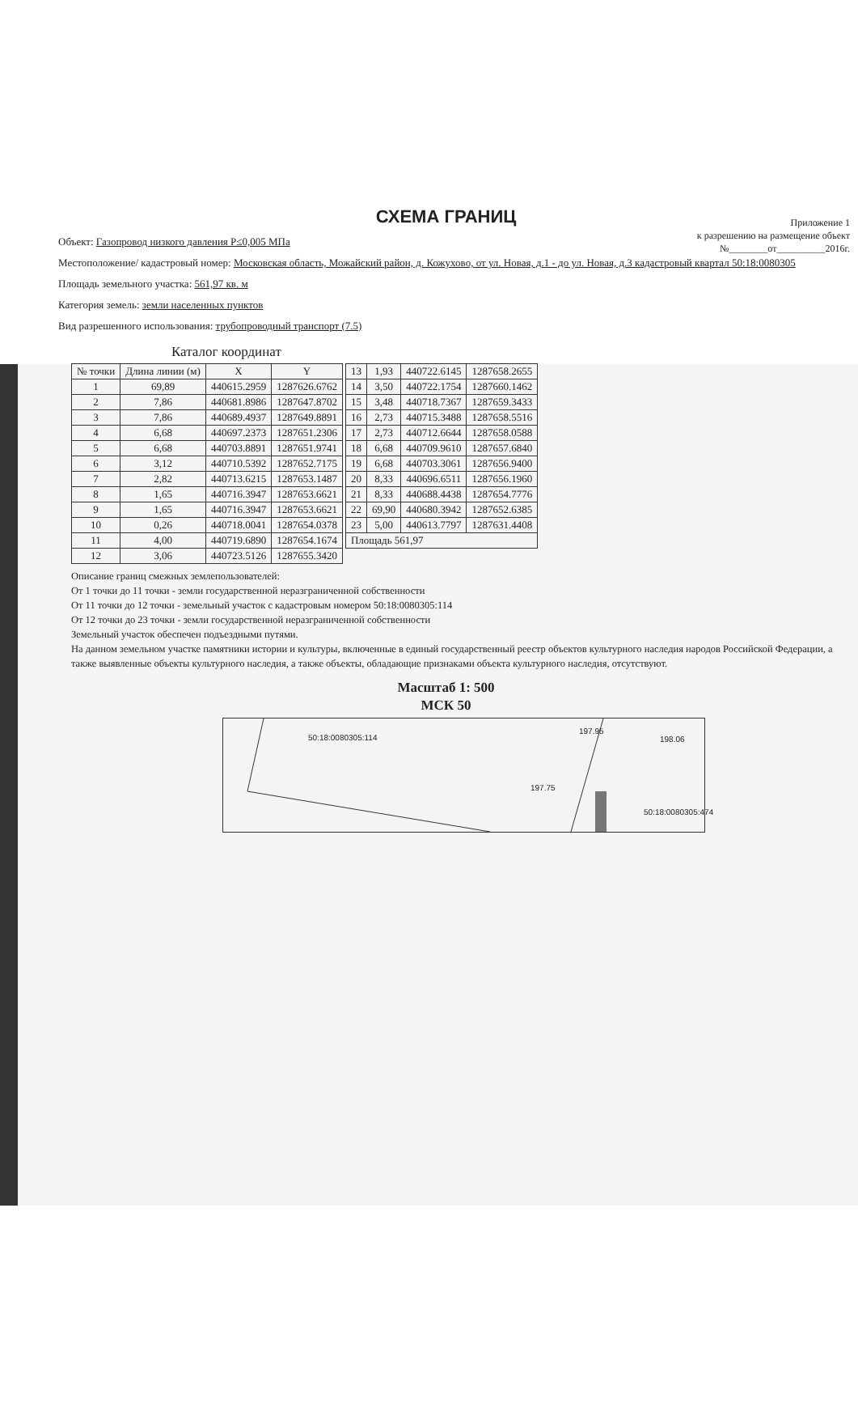Приложение 1
к разрешению на размещение объект
№________от__________2016г.
СХЕМА ГРАНИЦ
Объект: Газопровод низкого давления Р≤0,005 МПа
Местоположение/ кадастровый номер: Московская область, Можайский район, д. Кожухово, от ул. Новая, д.1 - до ул. Новая, д.3 кадастровый квартал 50:18:0080305
Площадь земельного участка: 561,97 кв. м
Категория земель: земли населенных пунктов
Вид разрешенного использования: трубопроводный транспорт (7.5)
Каталог координат
| № точки | Длина линии (м) | X | Y |
| --- | --- | --- | --- |
| 1 | 69,89 | 440615.2959 | 1287626.6762 |
| 2 | 7,86 | 440681.8986 | 1287647.8702 |
| 3 | 7,86 | 440689.4937 | 1287649.8891 |
| 4 | 6,68 | 440697.2373 | 1287651.2306 |
| 5 | 6,68 | 440703.8891 | 1287651.9741 |
| 6 | 3,12 | 440710.5392 | 1287652.7175 |
| 7 | 2,82 | 440713.6215 | 1287653.1487 |
| 8 | 1,65 | 440716.3947 | 1287653.6621 |
| 9 | 1,65 | 440716.3947 | 1287653.6621 |
| 10 | 0,26 | 440718.0041 | 1287654.0378 |
| 11 | 4,00 | 440719.6890 | 1287654.1674 |
| 12 | 3,06 | 440723.5126 | 1287655.3420 |
| 13 | 1,93 | 440722.6145 | 1287658.2655 |
| 14 | 3,50 | 440722.1754 | 1287660.1462 |
| 15 | 3,48 | 440718.7367 | 1287659.3433 |
| 16 | 2,73 | 440715.3488 | 1287658.5516 |
| 17 | 2,73 | 440712.6644 | 1287658.0588 |
| 18 | 6,68 | 440709.9610 | 1287657.6840 |
| 19 | 6,68 | 440703.3061 | 1287656.9400 |
| 20 | 8,33 | 440696.6511 | 1287656.1960 |
| 21 | 8,33 | 440688.4438 | 1287654.7776 |
| 22 | 69,90 | 440680.3942 | 1287652.6385 |
| 23 | 5,00 | 440613.7797 | 1287631.4408 |
| Площадь 561,97 | | | |
Описание границ смежных землепользователей:
От 1 точки до 11 точки - земли государственной неразграниченной собственности
От 11 точки до 12 точки - земельный участок с кадастровым номером 50:18:0080305:114
От 12 точки до 23 точки - земли государственной неразграниченной собственности
Земельный участок обеспечен подъездными путями.
На данном земельном участке памятники истории и культуры, включенные в единый государственный реестр объектов культурного наследия народов Российской Федерации, а также выявленные объекты культурного наследия, а также объекты, обладающие признаками объекта культурного наследия, отсутствуют.
Масштаб 1: 500
МСК 50
50:18:0080305:114
197.75
197.95
198.06
50:18:0080305:474